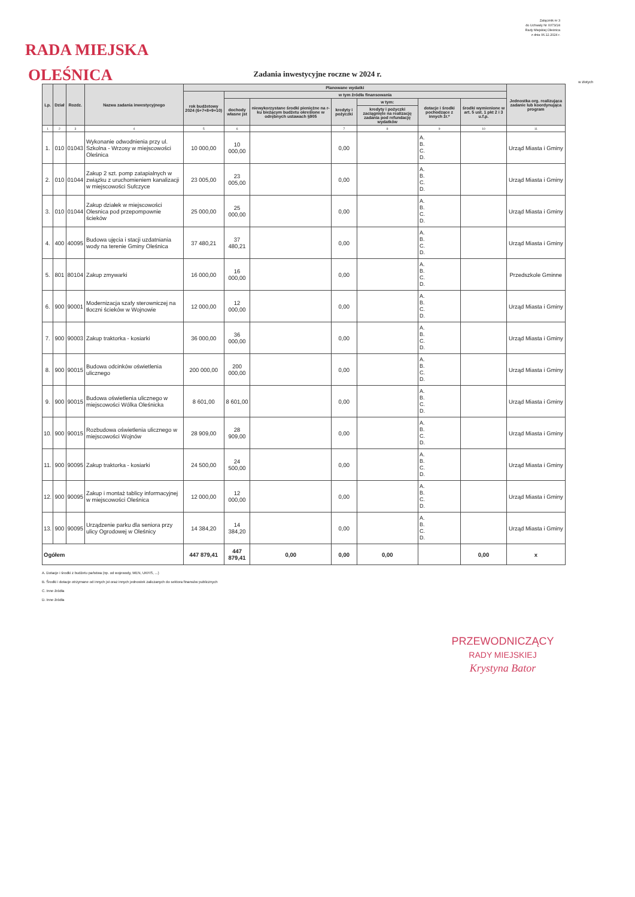Załącznik nr 3
do Uchwały Nr XI/73/24
Rady Miejskiej Oleśnica
z dnia 06.12.2024 r.
RADA MIEJSKA
OLEŚNICA
Zadania inwestycyjne roczne w 2024 r.
w złotych
| Lp. | Dział | Rozdz. | Nazwa zadania inwestycyjnego | Planowane wydatki | | | | | | | Jednostka org. realizująca zadanie lub koordynująca program |
| --- | --- | --- | --- | --- | --- | --- | --- | --- | --- | --- | --- |
| | | | | rok budżetowy 2024 (6+7+8+9+10) | w tym źródła finansowania | | | | | | |
| | | | | | dochody własne jst | niewykorzystane środki pieniężne na r-ku bieżącym budżetu określone w odrębnych ustawach §905 | kredyty i pożyczki | w tym: | dotacje i środki pochodzące z innych źr.* | środki wymienione w art. 5 ust. 1 pkt 2 i 3 u.f.p. | |
| | | | | | | | | kredyty i pożyczki zaciągnięte na realizację zadania pod refundację wydatków | | | |
| 1 | 2 | 3 | 4 | 5 | 6 | | 7 | 8 | 9 | 10 | 11 |
| 1. | 010 | 01043 | Wykonanie odwodnienia przy ul. Szkolna - Wrzosy w miejscowości Oleśnica | 10 000,00 | 10 000,00 | | 0,00 | | A. B. C. D. | | Urząd Miasta i Gminy |
| 2. | 010 | 01044 | Zakup 2 szt. pomp zatapialnych w związku z uruchomieniem kanalizacji w miejscowości Sufczyce | 23 005,00 | 23 005,00 | | 0,00 | | A. B. C. D. | | Urząd Miasta i Gminy |
| 3. | 010 | 01044 | Zakup działek w miejscowości Olesnica pod przepompownie ścieków | 25 000,00 | 25 000,00 | | 0,00 | | A. B. C. D. | | Urząd Miasta i Gminy |
| 4. | 400 | 40095 | Budowa ujęcia i stacji uzdatniania wody na terenie Gminy Oleśnica | 37 480,21 | 37 480,21 | | 0,00 | | A. B. C. D. | | Urząd Miasta i Gminy |
| 5. | 801 | 80104 | Zakup zmywarki | 16 000,00 | 16 000,00 | | 0,00 | | A. B. C. D. | | Przedszkole Gminne |
| 6. | 900 | 90001 | Modernizacja szafy sterowniczej na tłoczni ścieków w Wojnowie | 12 000,00 | 12 000,00 | | 0,00 | | A. B. C. D. | | Urząd Miasta i Gminy |
| 7. | 900 | 90003 | Zakup traktorka - kosiarki | 36 000,00 | 36 000,00 | | 0,00 | | A. B. C. D. | | Urząd Miasta i Gminy |
| 8. | 900 | 90015 | Budowa odcinków oświetlenia ulicznego | 200 000,00 | 200 000,00 | | 0,00 | | A. B. C. D. | | Urząd Miasta i Gminy |
| 9. | 900 | 90015 | Budowa oświetlenia ulicznego w miejscowości Wólka Oleśnicka | 8 601,00 | 8 601,00 | | 0,00 | | A. B. C. D. | | Urząd Miasta i Gminy |
| 10. | 900 | 90015 | Rozbudowa oświetlenia ulicznego w miejscowości Wojnów | 28 909,00 | 28 909,00 | | 0,00 | | A. B. C. D. | | Urząd Miasta i Gminy |
| 11. | 900 | 90095 | Zakup traktorka - kosiarki | 24 500,00 | 24 500,00 | | 0,00 | | A. B. C. D. | | Urząd Miasta i Gminy |
| 12. | 900 | 90095 | Zakup i montaż tablicy informacyjnej w miejscowości Oleśnica | 12 000,00 | 12 000,00 | | 0,00 | | A. B. C. D. | | Urząd Miasta i Gminy |
| 13. | 900 | 90095 | Urządzenie parku dla seniora przy ulicy Ogrodowej w Oleśnicy | 14 384,20 | 14 384,20 | | 0,00 | | A. B. C. D. | | Urząd Miasta i Gminy |
| Ogółem | | | | 447 879,41 | 447 879,41 | 0,00 | 0,00 | 0,00 | | 0,00 | x |
A. Dotacje i środki z budżetu państwa (np. od wojewody, MEN, UKFiS, ...)
B. Środki i dotacje otrzymane od innych jst oraz innych jednostek zaliczanych do sektora finansów publicznych
C. Inne źródła
D. Inne źródła
PRZEWODNICZĄCY
RADY MIEJSKIEJ
Krystyna Bator